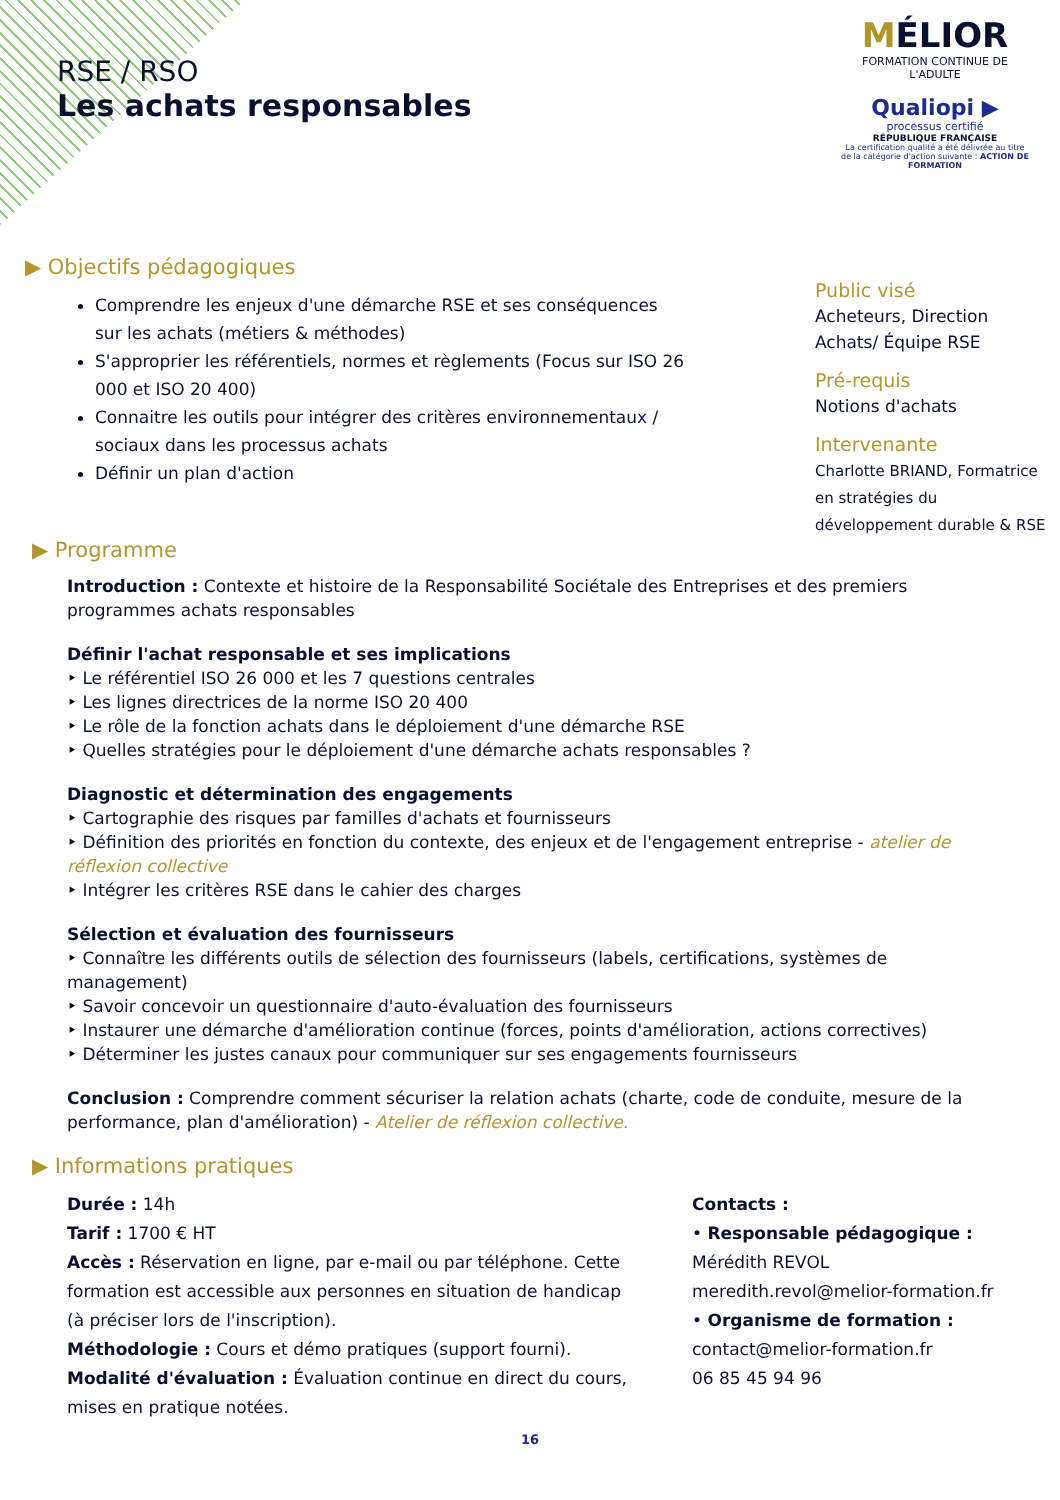RSE / RSO
Les achats responsables
MÉLIOR
FORMATION CONTINUE DE L'ADULTE
Qualiopi ▶
processus certifié
RÉPUBLIQUE FRANÇAISE
La certification qualité a été délivrée au titre de la catégorie d'action suivante : ACTION DE FORMATION
▶ Objectifs pédagogiques
Comprendre les enjeux d'une démarche RSE et ses conséquences sur les achats (métiers & méthodes)
S'approprier les référentiels, normes et règlements (Focus sur ISO 26 000 et ISO 20 400)
Connaitre les outils pour intégrer des critères environnementaux / sociaux dans les processus achats
Définir un plan d'action
Public visé
Acheteurs, Direction
Achats/ Équipe RSE
Pré-requis
Notions d'achats
Intervenante
Charlotte BRIAND, Formatrice
en stratégies du
développement durable & RSE
▶ Programme
Introduction : Contexte et histoire de la Responsabilité Sociétale des Entreprises et des premiers programmes achats responsables
Définir l'achat responsable et ses implications
‣ Le référentiel ISO 26 000 et les 7 questions centrales
‣ Les lignes directrices de la norme ISO 20 400
‣ Le rôle de la fonction achats dans le déploiement d'une démarche RSE
‣ Quelles stratégies pour le déploiement d'une démarche achats responsables ?
Diagnostic et détermination des engagements
‣ Cartographie des risques par familles d'achats et fournisseurs
‣ Définition des priorités en fonction du contexte, des enjeux et de l'engagement entreprise - atelier de réflexion collective
‣ Intégrer les critères RSE dans le cahier des charges
Sélection et évaluation des fournisseurs
‣ Connaître les différents outils de sélection des fournisseurs (labels, certifications, systèmes de management)
‣ Savoir concevoir un questionnaire d'auto-évaluation des fournisseurs
‣ Instaurer une démarche d'amélioration continue (forces, points d'amélioration, actions correctives)
‣ Déterminer les justes canaux pour communiquer sur ses engagements fournisseurs
Conclusion : Comprendre comment sécuriser la relation achats (charte, code de conduite, mesure de la performance, plan d'amélioration) - Atelier de réflexion collective.
▶ Informations pratiques
Durée : 14h
Tarif : 1700 € HT
Accès : Réservation en ligne, par e-mail ou par téléphone. Cette formation est accessible aux personnes en situation de handicap (à préciser lors de l'inscription).
Méthodologie : Cours et démo pratiques (support fourni).
Modalité d'évaluation : Évaluation continue en direct du cours, mises en pratique notées.
Contacts :
• Responsable pédagogique :
Mérédith REVOL
meredith.revol@melior-formation.fr
• Organisme de formation :
contact@melior-formation.fr
06 85 45 94 96
16